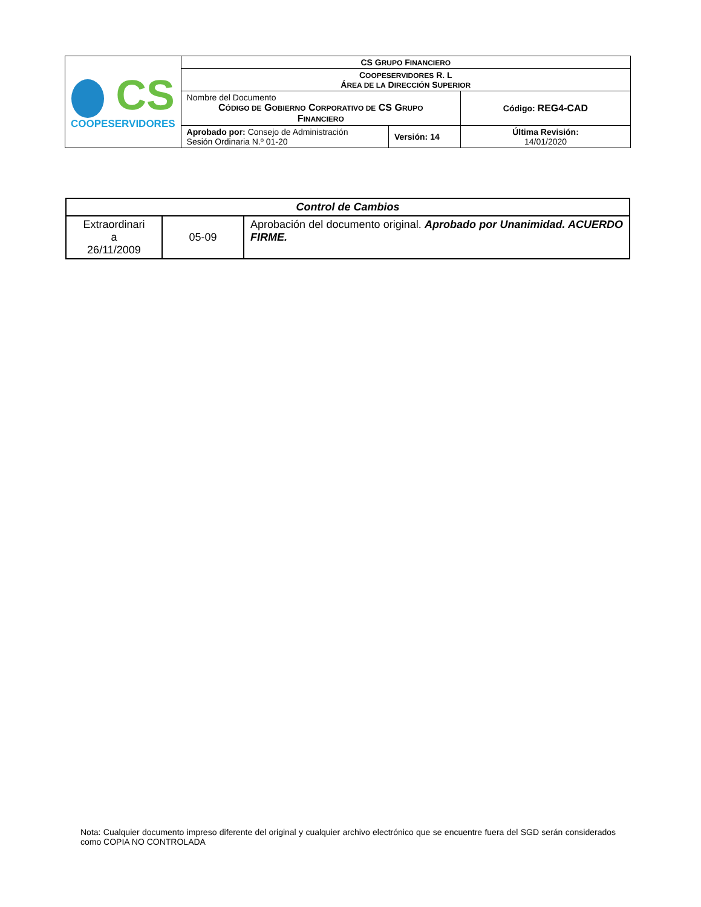| CS COOPESERVIDORES | CS G RUPO F INANCIERO | | |
| | C OOPESERVIDORES R. L Á REA DE LA D IRECCIÓN S UPERIOR | | |
| | Nombre del Documento C ÓDIGO DE G OBIERNO C ORPORATIVO DE CS G RUPO F INANCIERO | | Código: REG4-CAD |
| | Aprobado por: Consejo de Administración Sesión Ordinaria N.º 01-20 | Versión: 14 | Última Revisión: 14/01/2020 |
| Control de Cambios | | |
| Extraordinari a 26/11/2009 | 05-09 | Aprobación del documento original. Aprobado por Unanimidad. ACUERDO FIRME. |
Nota: Cualquier documento impreso diferente del original y cualquier archivo electrónico que se encuentre fuera del SGD serán considerados como COPIA NO CONTROLADA